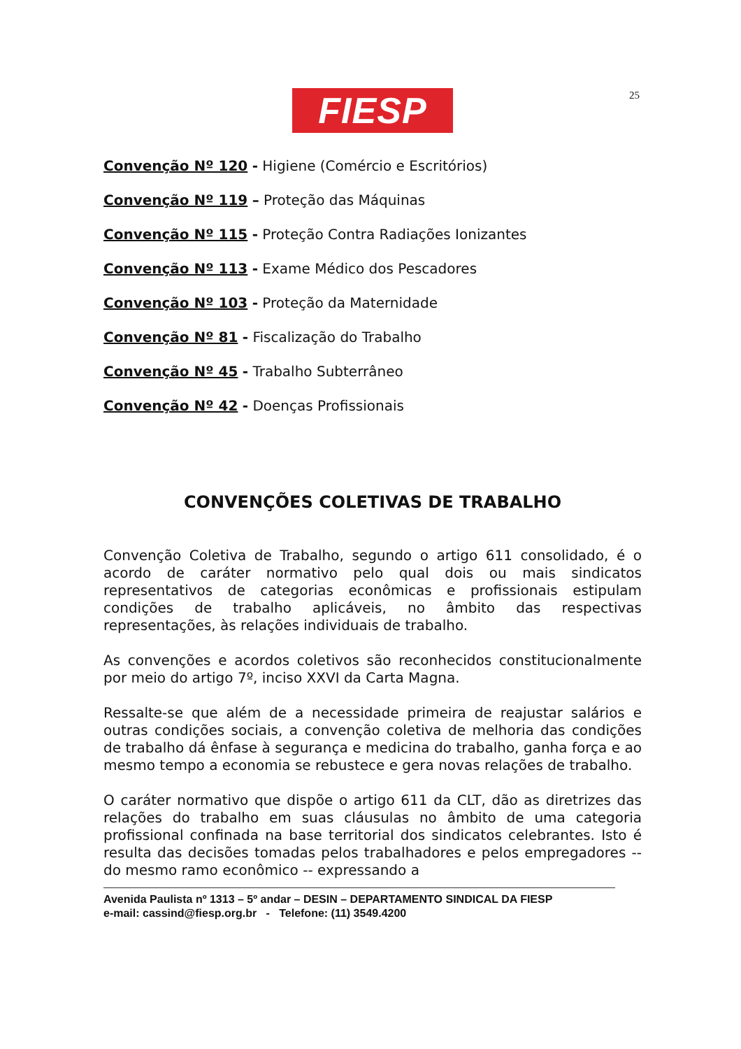FIESP 25
Convenção Nº 120 - Higiene (Comércio e Escritórios)
Convenção Nº 119 – Proteção das Máquinas
Convenção Nº 115 - Proteção Contra Radiações Ionizantes
Convenção Nº 113 - Exame Médico dos Pescadores
Convenção Nº 103 - Proteção da Maternidade
Convenção Nº 81 - Fiscalização do Trabalho
Convenção Nº 45 - Trabalho Subterrâneo
Convenção Nº 42 - Doenças Profissionais
CONVENÇÕES COLETIVAS DE TRABALHO
Convenção Coletiva de Trabalho, segundo o artigo 611 consolidado, é o acordo de caráter normativo pelo qual dois ou mais sindicatos representativos de categorias econômicas e profissionais estipulam condições de trabalho aplicáveis, no âmbito das respectivas representações, às relações individuais de trabalho.
As convenções e acordos coletivos são reconhecidos constitucionalmente por meio do artigo 7º, inciso XXVI da Carta Magna.
Ressalte-se que além de a necessidade primeira de reajustar salários e outras condições sociais, a convenção coletiva de melhoria das condições de trabalho dá ênfase à segurança e medicina do trabalho, ganha força e ao mesmo tempo a economia se rebustece e gera novas relações de trabalho.
O caráter normativo que dispõe o artigo 611 da CLT, dão as diretrizes das relações do trabalho em suas cláusulas no âmbito de uma categoria profissional confinada na base territorial dos sindicatos celebrantes. Isto é resulta das decisões tomadas pelos trabalhadores e pelos empregadores -- do mesmo ramo econômico -- expressando a
Avenida Paulista nº 1313 – 5º andar – DESIN – DEPARTAMENTO SINDICAL DA FIESP
e-mail: cassind@fiesp.org.br - Telefone: (11) 3549.4200